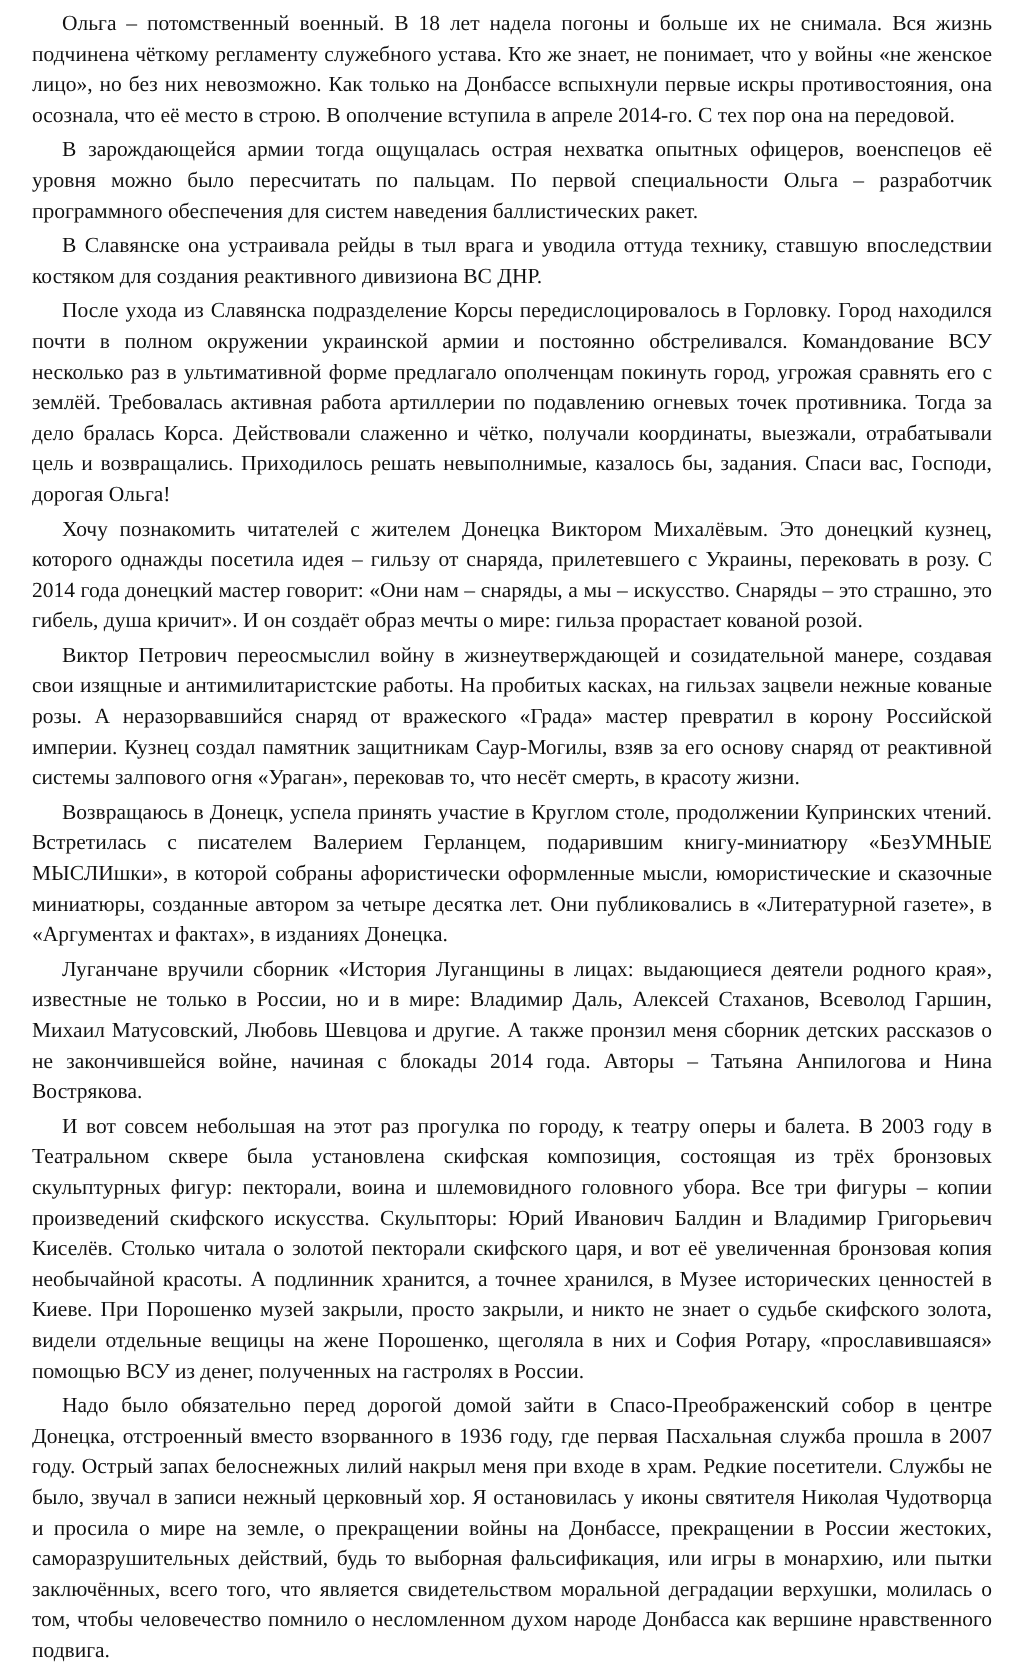Ольга – потомственный военный. В 18 лет надела погоны и больше их не снимала. Вся жизнь подчинена чёткому регламенту служебного устава. Кто же знает, не понимает, что у войны «не женское лицо», но без них невозможно. Как только на Донбассе вспыхнули первые искры противостояния, она осознала, что её место в строю. В ополчение вступила в апреле 2014-го. С тех пор она на передовой.
В зарождающейся армии тогда ощущалась острая нехватка опытных офицеров, военспецов её уровня можно было пересчитать по пальцам. По первой специальности Ольга – разработчик программного обеспечения для систем наведения баллистических ракет.
В Славянске она устраивала рейды в тыл врага и уводила оттуда технику, ставшую впоследствии костяком для создания реактивного дивизиона ВС ДНР.
После ухода из Славянска подразделение Корсы передислоцировалось в Горловку. Город находился почти в полном окружении украинской армии и постоянно обстреливался. Командование ВСУ несколько раз в ультимативной форме предлагало ополченцам покинуть город, угрожая сравнять его с землёй. Требовалась активная работа артиллерии по подавлению огневых точек противника. Тогда за дело бралась Корса. Действовали слаженно и чётко, получали координаты, выезжали, отрабатывали цель и возвращались. Приходилось решать невыполнимые, казалось бы, задания. Спаси вас, Господи, дорогая Ольга!
Хочу познакомить читателей с жителем Донецка Виктором Михалёвым. Это донецкий кузнец, которого однажды посетила идея – гильзу от снаряда, прилетевшего с Украины, перековать в розу. С 2014 года донецкий мастер говорит: «Они нам – снаряды, а мы – искусство. Снаряды – это страшно, это гибель, душа кричит». И он создаёт образ мечты о мире: гильза прорастает кованой розой.
Виктор Петрович переосмыслил войну в жизнеутверждающей и созидательной манере, создавая свои изящные и антимилитаристские работы. На пробитых касках, на гильзах зацвели нежные кованые розы. А неразорвавшийся снаряд от вражеского «Града» мастер превратил в корону Российской империи. Кузнец создал памятник защитникам Саур-Могилы, взяв за его основу снаряд от реактивной системы залпового огня «Ураган», перековав то, что несёт смерть, в красоту жизни.
Возвращаюсь в Донецк, успела принять участие в Круглом столе, продолжении Купринских чтений. Встретилась с писателем Валерием Герланцем, подарившим книгу-миниатюру «БезУМНЫЕ МЫСЛИшки», в которой собраны афористически оформленные мысли, юмористические и сказочные миниатюры, созданные автором за четыре десятка лет. Они публиковались в «Литературной газете», в «Аргументах и фактах», в изданиях Донецка.
Луганчане вручили сборник «История Луганщины в лицах: выдающиеся деятели родного края», известные не только в России, но и в мире: Владимир Даль, Алексей Стаханов, Всеволод Гаршин, Михаил Матусовский, Любовь Шевцова и другие. А также пронзил меня сборник детских рассказов о не закончившейся войне, начиная с блокады 2014 года. Авторы – Татьяна Анпилогова и Нина Вострякова.
И вот совсем небольшая на этот раз прогулка по городу, к театру оперы и балета. В 2003 году в Театральном сквере была установлена скифская композиция, состоящая из трёх бронзовых скульптурных фигур: пекторали, воина и шлемовидного головного убора. Все три фигуры – копии произведений скифского искусства. Скульпторы: Юрий Иванович Балдин и Владимир Григорьевич Киселёв. Столько читала о золотой пекторали скифского царя, и вот её увеличенная бронзовая копия необычайной красоты. А подлинник хранится, а точнее хранился, в Музее исторических ценностей в Киеве. При Порошенко музей закрыли, просто закрыли, и никто не знает о судьбе скифского золота, видели отдельные вещицы на жене Порошенко, щеголяла в них и София Ротару, «прославившаяся» помощью ВСУ из денег, полученных на гастролях в России.
Надо было обязательно перед дорогой домой зайти в Спасо-Преображенский собор в центре Донецка, отстроенный вместо взорванного в 1936 году, где первая Пасхальная служба прошла в 2007 году. Острый запах белоснежных лилий накрыл меня при входе в храм. Редкие посетители. Службы не было, звучал в записи нежный церковный хор. Я остановилась у иконы святителя Николая Чудотворца и просила о мире на земле, о прекращении войны на Донбассе, прекращении в России жестоких, саморазрушительных действий, будь то выборная фальсификация, или игры в монархию, или пытки заключённых, всего того, что является свидетельством моральной деградации верхушки, молилась о том, чтобы человечество помнило о несломленном духом народе Донбасса как вершине нравственного подвига.